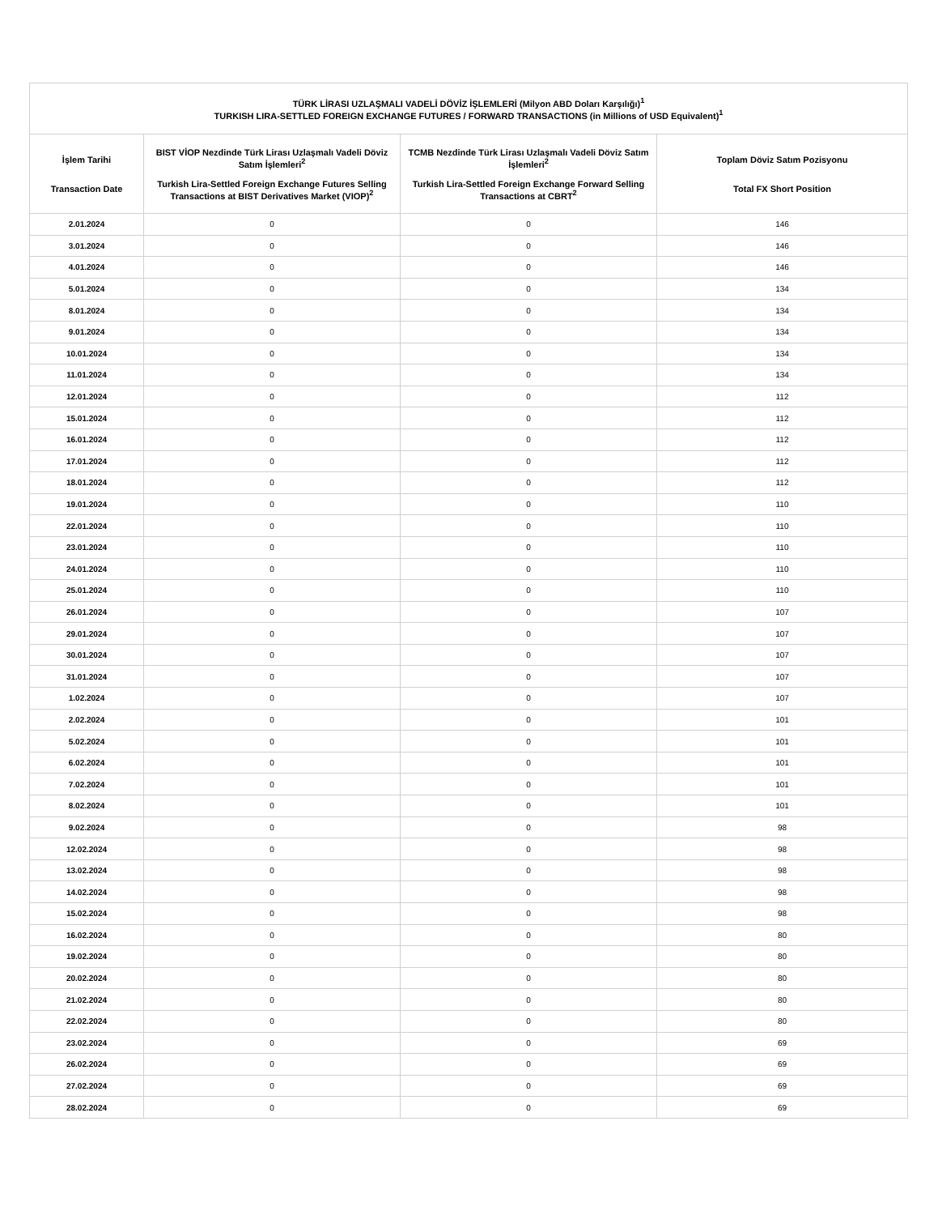| TÜRK LİRASI UZLAŞMALI VADELİ DÖVİZ İŞLEMLERİ (Milyon ABD Doları Karşılığı)<sup>1</sup> TURKISH LIRA-SETTLED FOREIGN EXCHANGE FUTURES / FORWARD TRANSACTIONS (in Millions of USD Equivalent)<sup>1</sup> | | | |
| --- | --- | --- | --- |
| İşlem Tarihi Transaction Date | BIST VİOP Nezdinde Türk Lirası Uzlaşmalı Vadeli Döviz Satım İşlemleri<sup>2</sup> Turkish Lira-Settled Foreign Exchange Futures Selling Transactions at BIST Derivatives Market (VIOP)<sup>2</sup> | TCMB Nezdinde Türk Lirası Uzlaşmalı Vadeli Döviz Satım İşlemleri<sup>2</sup> Turkish Lira-Settled Foreign Exchange Forward Selling Transactions at CBRT<sup>2</sup> | Toplam Döviz Satım Pozisyonu Total FX Short Position |
| 2.01.2024 | 0 | 0 | 146 |
| 3.01.2024 | 0 | 0 | 146 |
| 4.01.2024 | 0 | 0 | 146 |
| 5.01.2024 | 0 | 0 | 134 |
| 8.01.2024 | 0 | 0 | 134 |
| 9.01.2024 | 0 | 0 | 134 |
| 10.01.2024 | 0 | 0 | 134 |
| 11.01.2024 | 0 | 0 | 134 |
| 12.01.2024 | 0 | 0 | 112 |
| 15.01.2024 | 0 | 0 | 112 |
| 16.01.2024 | 0 | 0 | 112 |
| 17.01.2024 | 0 | 0 | 112 |
| 18.01.2024 | 0 | 0 | 112 |
| 19.01.2024 | 0 | 0 | 110 |
| 22.01.2024 | 0 | 0 | 110 |
| 23.01.2024 | 0 | 0 | 110 |
| 24.01.2024 | 0 | 0 | 110 |
| 25.01.2024 | 0 | 0 | 110 |
| 26.01.2024 | 0 | 0 | 107 |
| 29.01.2024 | 0 | 0 | 107 |
| 30.01.2024 | 0 | 0 | 107 |
| 31.01.2024 | 0 | 0 | 107 |
| 1.02.2024 | 0 | 0 | 107 |
| 2.02.2024 | 0 | 0 | 101 |
| 5.02.2024 | 0 | 0 | 101 |
| 6.02.2024 | 0 | 0 | 101 |
| 7.02.2024 | 0 | 0 | 101 |
| 8.02.2024 | 0 | 0 | 101 |
| 9.02.2024 | 0 | 0 | 98 |
| 12.02.2024 | 0 | 0 | 98 |
| 13.02.2024 | 0 | 0 | 98 |
| 14.02.2024 | 0 | 0 | 98 |
| 15.02.2024 | 0 | 0 | 98 |
| 16.02.2024 | 0 | 0 | 80 |
| 19.02.2024 | 0 | 0 | 80 |
| 20.02.2024 | 0 | 0 | 80 |
| 21.02.2024 | 0 | 0 | 80 |
| 22.02.2024 | 0 | 0 | 80 |
| 23.02.2024 | 0 | 0 | 69 |
| 26.02.2024 | 0 | 0 | 69 |
| 27.02.2024 | 0 | 0 | 69 |
| 28.02.2024 | 0 | 0 | 69 |